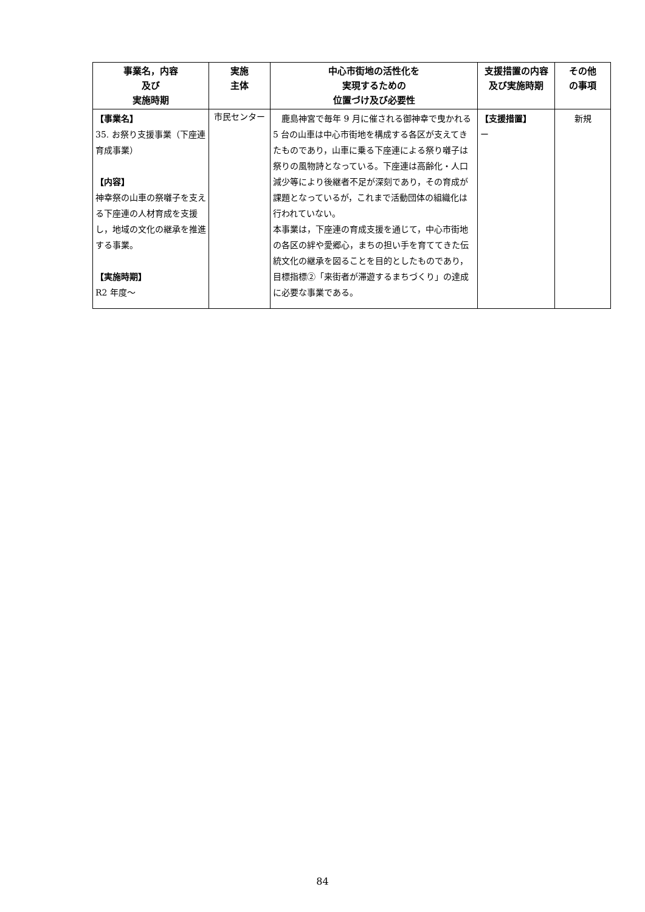| 事業名，内容 及び 実施時期 | 実施 主体 | 中心市街地の活性化を 実現するための 位置づけ及び必要性 | 支援措置の内容及び実施時期 | その他 の事項 |
| --- | --- | --- | --- | --- |
| 【事業名】 35. お祭り支援事業（下座連育成事業） 【内容】 神幸祭の山車の祭囃子を支える下座連の人材育成を支援し，地域の文化の継承を推進する事業。 【実施時期】 R2 年度～ | 市民センター | 鹿島神宮で毎年 9 月に催される御神幸で曳かれる 5 台の山車は中心市街地を構成する各区が支えてきたものであり，山車に乗る下座連による祭り囃子は祭りの風物詩となっている。下座連は高齢化・人口減少等により後継者不足が深刻であり，その育成が課題となっているが，これまで活動団体の組織化は行われていない。 本事業は，下座連の育成支援を通じて，中心市街地の各区の絆や愛郷心，まちの担い手を育ててきた伝統文化の継承を図ることを目的としたものであり，目標指標②「来街者が滞遊するまちづくり」の達成に必要な事業である。 | 【支援措置】 ー | 新規 |
84